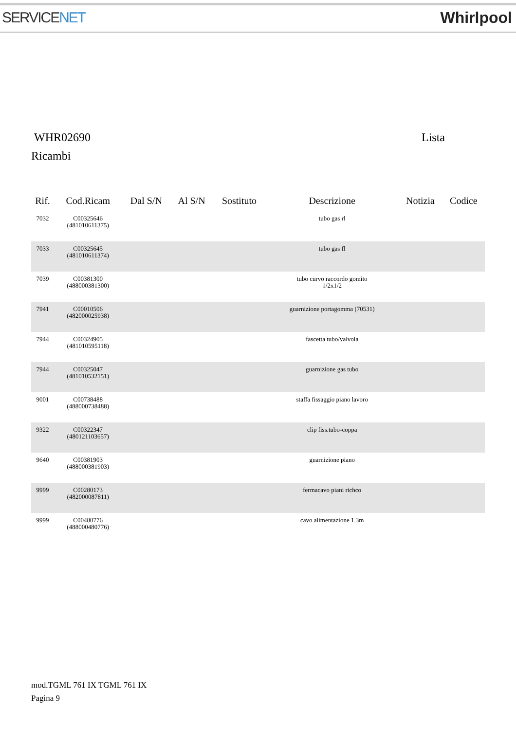SERVICENET Whirlpool
WHR02690 Lista
Ricambi
| Rif. | Cod.Ricam | Dal S/N | Al S/N | Sostituto | Descrizione | Notizia | Codice |
| --- | --- | --- | --- | --- | --- | --- | --- |
| 7032 | C00325646 (481010611375) | | | | tubo gas rl | | |
| 7033 | C00325645 (481010611374) | | | | tubo gas fl | | |
| 7039 | C00381300 (488000381300) | | | | tubo curvo raccordo gomito 1/2x1/2 | | |
| 7941 | C00010506 (482000025938) | | | | guarnizione portagomma (70531) | | |
| 7944 | C00324905 (481010595118) | | | | fascetta tubo/valvola | | |
| 7944 | C00325047 (481010532151) | | | | guarnizione gas tubo | | |
| 9001 | C00738488 (488000738488) | | | | staffa fissaggio piano lavoro | | |
| 9322 | C00322347 (480121103657) | | | | clip fiss.tubo-coppa | | |
| 9640 | C00381903 (488000381903) | | | | guarnizione piano | | |
| 9999 | C00280173 (482000087811) | | | | fermacavo piani richco | | |
| 9999 | C00480776 (488000480776) | | | | cavo alimentazione 1.3m | | |
mod.TGML 761 IX TGML 761 IX
Pagina 9